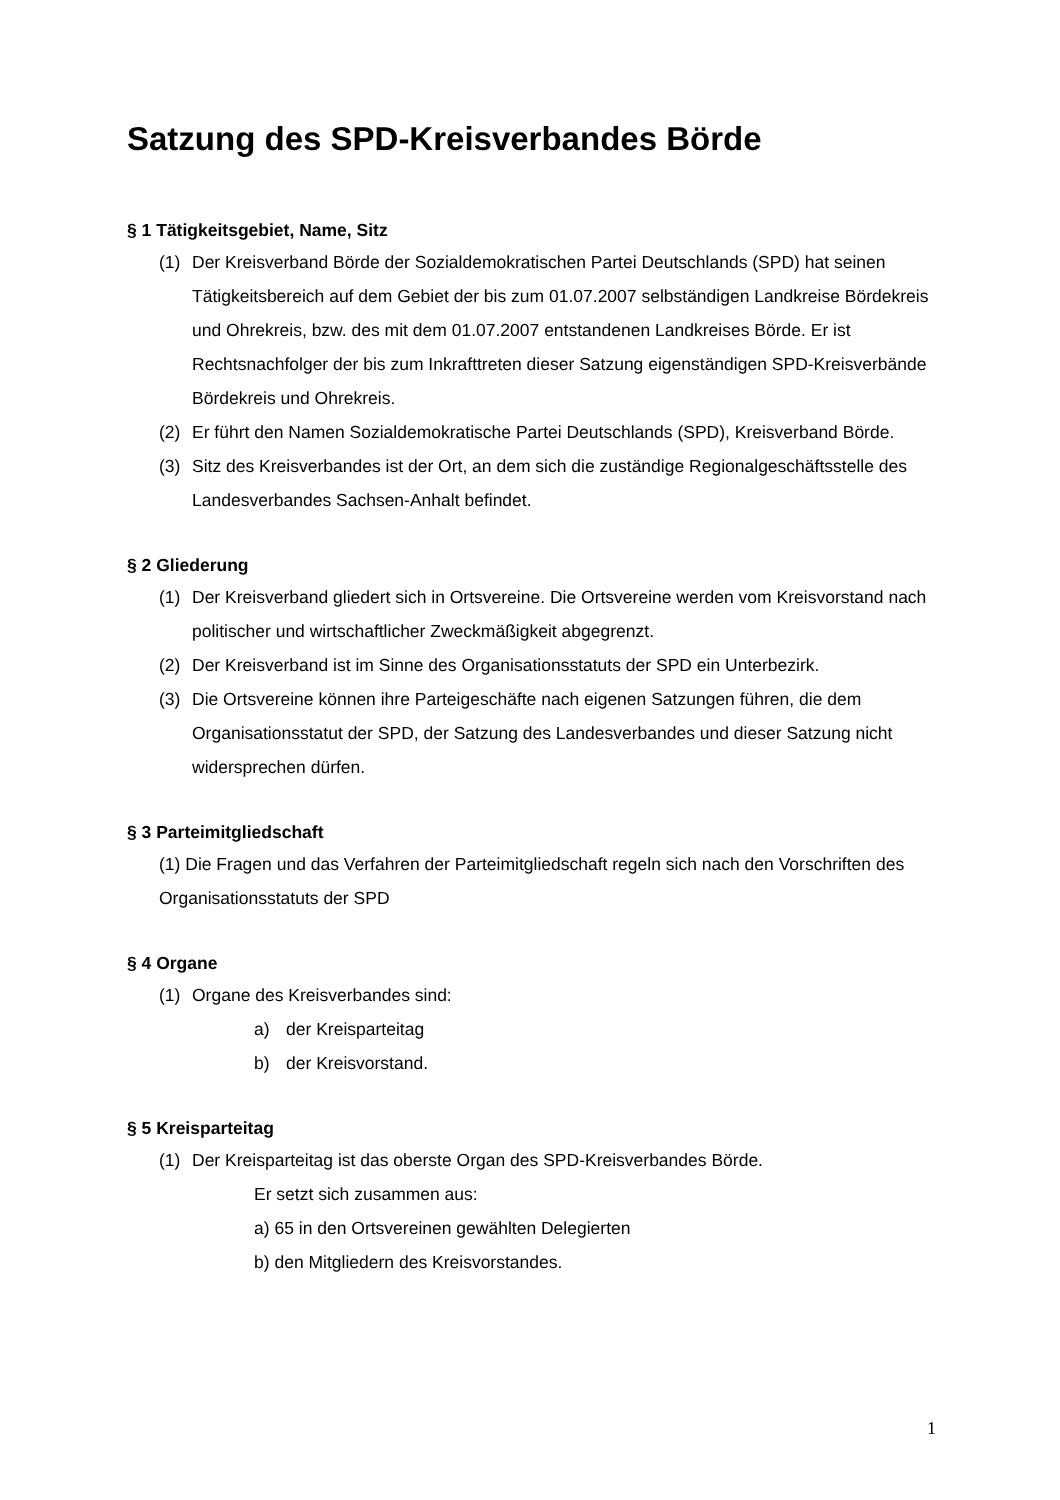Satzung des SPD-Kreisverbandes Börde
§ 1 Tätigkeitsgebiet, Name, Sitz
(1) Der Kreisverband Börde der Sozialdemokratischen Partei Deutschlands (SPD) hat seinen Tätigkeitsbereich auf dem Gebiet der bis zum 01.07.2007 selbständigen Landkreise Bördekreis und Ohrekreis, bzw. des mit dem 01.07.2007 entstandenen Landkreises Börde. Er ist Rechtsnachfolger der bis zum Inkrafttreten dieser Satzung eigenständigen SPD-Kreisverbände Bördekreis und Ohrekreis.
(2) Er führt den Namen Sozialdemokratische Partei Deutschlands (SPD), Kreisverband Börde.
(3) Sitz des Kreisverbandes ist der Ort, an dem sich die zuständige Regionalgeschäftsstelle des Landesverbandes Sachsen-Anhalt befindet.
§ 2 Gliederung
(1) Der Kreisverband gliedert sich in Ortsvereine. Die Ortsvereine werden vom Kreisvorstand nach politischer und wirtschaftlicher Zweckmäßigkeit abgegrenzt.
(2) Der Kreisverband ist im Sinne des Organisationsstatuts der SPD ein Unterbezirk.
(3) Die Ortsvereine können ihre Parteigeschäfte nach eigenen Satzungen führen, die dem Organisationsstatut der SPD, der Satzung des Landesverbandes und dieser Satzung nicht widersprechen dürfen.
§ 3 Parteimitgliedschaft
(1) Die Fragen und das Verfahren der Parteimitgliedschaft regeln sich nach den Vorschriften des Organisationsstatuts der SPD
§ 4 Organe
(1) Organe des Kreisverbandes sind:
a) der Kreisparteitag
b) der Kreisvorstand.
§ 5 Kreisparteitag
(1) Der Kreisparteitag ist das oberste Organ des SPD-Kreisverbandes Börde.
Er setzt sich zusammen aus:
a) 65 in den Ortsvereinen gewählten Delegierten
b) den Mitgliedern des Kreisvorstandes.
1